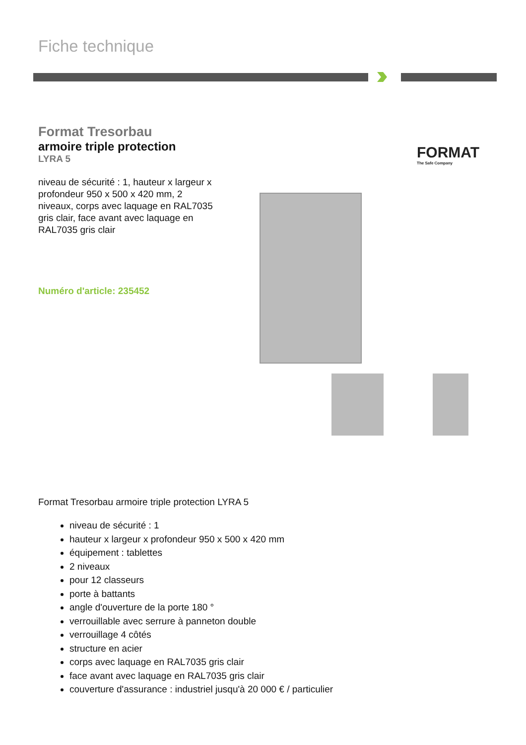Fiche technique
Format Tresorbau
armoire triple protection
LYRA 5
niveau de sécurité : 1, hauteur x largeur x profondeur 950 x 500 x 420 mm, 2 niveaux, corps avec laquage en RAL7035 gris clair, face avant avec laquage en RAL7035 gris clair
Numéro d'article: 235452
FORMAT
The Safe Company
Format Tresorbau armoire triple protection LYRA 5
niveau de sécurité : 1
hauteur x largeur x profondeur 950 x 500 x 420 mm
équipement : tablettes
2 niveaux
pour 12 classeurs
porte à battants
angle d'ouverture de la porte 180 °
verrouillable avec serrure à panneton double
verrouillage 4 côtés
structure en acier
corps avec laquage en RAL7035 gris clair
face avant avec laquage en RAL7035 gris clair
couverture d'assurance : industriel jusqu'à 20 000 € / particulier